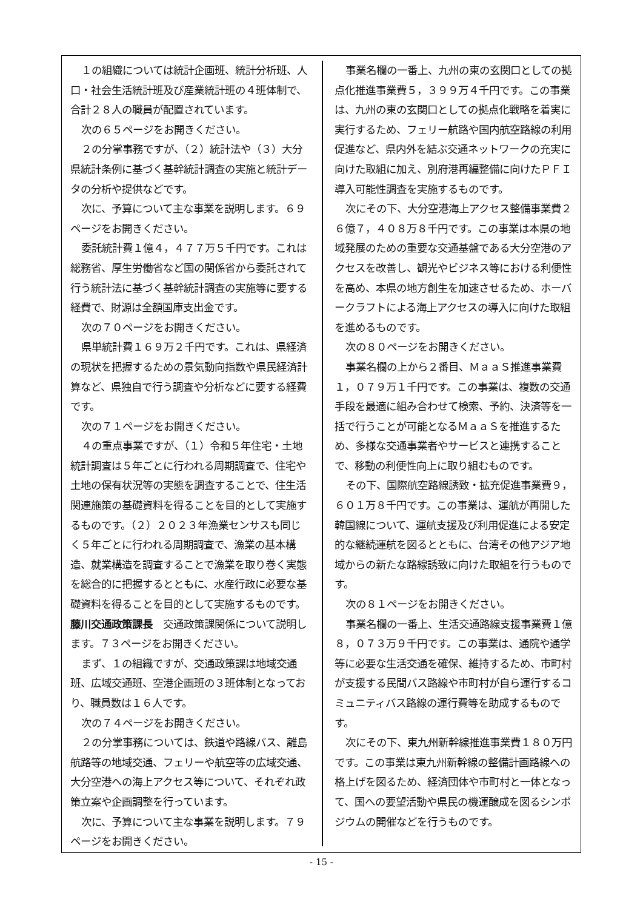１の組織については統計企画班、統計分析班、人口・社会生活統計班及び産業統計班の４班体制で、合計２８人の職員が配置されています。
次の６５ページをお開きください。
２の分掌事務ですが、（２）統計法や（３）大分県統計条例に基づく基幹統計調査の実施と統計データの分析や提供などです。
次に、予算について主な事業を説明します。６９ページをお開きください。
委託統計費１億４，４７７万５千円です。これは総務省、厚生労働省など国の関係省から委託されて行う統計法に基づく基幹統計調査の実施等に要する経費で、財源は全額国庫支出金です。
次の７０ページをお開きください。
県単統計費１６９万２千円です。これは、県経済の現状を把握するための景気動向指数や県民経済計算など、県独自で行う調査や分析などに要する経費です。
次の７１ページをお開きください。
４の重点事業ですが、（１）令和５年住宅・土地統計調査は５年ごとに行われる周期調査で、住宅や土地の保有状況等の実態を調査することで、住生活関連施策の基礎資料を得ることを目的として実施するものです。（２）２０２３年漁業センサスも同じく５年ごとに行われる周期調査で、漁業の基本構造、就業構造を調査することで漁業を取り巻く実態を総合的に把握するとともに、水産行政に必要な基礎資料を得ることを目的として実施するものです。
藤川交通政策課長　交通政策課関係について説明します。７３ページをお開きください。
まず、１の組織ですが、交通政策課は地域交通班、広域交通班、空港企画班の３班体制となっており、職員数は１６人です。
次の７４ページをお開きください。
２の分掌事務については、鉄道や路線バス、離島航路等の地域交通、フェリーや航空等の広域交通、大分空港への海上アクセス等について、それぞれ政策立案や企画調整を行っています。
次に、予算について主な事業を説明します。７９ページをお開きください。
事業名欄の一番上、九州の東の玄関口としての拠点化推進事業費５，３９９万４千円です。この事業は、九州の東の玄関口としての拠点化戦略を着実に実行するため、フェリー航路や国内航空路線の利用促進など、県内外を結ぶ交通ネットワークの充実に向けた取組に加え、別府港再編整備に向けたＰＦＩ導入可能性調査を実施するものです。
次にその下、大分空港海上アクセス整備事業費２６億７，４０８万８千円です。この事業は本県の地域発展のための重要な交通基盤である大分空港のアクセスを改善し、観光やビジネス等における利便性を高め、本県の地方創生を加速させるため、ホーバークラフトによる海上アクセスの導入に向けた取組を進めるものです。
次の８０ページをお開きください。
事業名欄の上から２番目、ＭａａＳ推進事業費１，０７９万１千円です。この事業は、複数の交通手段を最適に組み合わせて検索、予約、決済等を一括で行うことが可能となるＭａａＳを推進するため、多様な交通事業者やサービスと連携することで、移動の利便性向上に取り組むものです。
その下、国際航空路線誘致・拡充促進事業費９，６０１万８千円です。この事業は、運航が再開した韓国線について、運航支援及び利用促進による安定的な継続運航を図るとともに、台湾その他アジア地域からの新たな路線誘致に向けた取組を行うものです。
次の８１ページをお開きください。
事業名欄の一番上、生活交通路線支援事業費１億８，０７３万９千円です。この事業は、通院や通学等に必要な生活交通を確保、維持するため、市町村が支援する民間バス路線や市町村が自ら運行するコミュニティバス路線の運行費等を助成するものです。
次にその下、東九州新幹線推進事業費１８０万円です。この事業は東九州新幹線の整備計画路線への格上げを図るため、経済団体や市町村と一体となって、国への要望活動や県民の機運醸成を図るシンポジウムの開催などを行うものです。
- 15 -